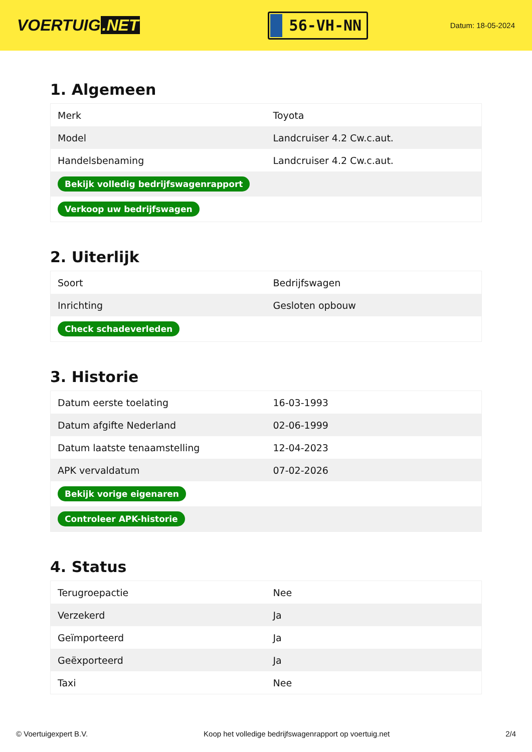VOERTUIG.NET
56-VH-NN
Datum: 18-05-2024
1. Algemeen
| Merk | Toyota |
| Model | Landcruiser 4.2 Cw.c.aut. |
| Handelsbenaming | Landcruiser 4.2 Cw.c.aut. |
| Bekijk volledig bedrijfswagenrapport | |
| Verkoop uw bedrijfswagen | |
2. Uiterlijk
| Soort | Bedrijfswagen |
| Inrichting | Gesloten opbouw |
| Check schadeverleden | |
3. Historie
| Datum eerste toelating | 16-03-1993 |
| Datum afgifte Nederland | 02-06-1999 |
| Datum laatste tenaamstelling | 12-04-2023 |
| APK vervaldatum | 07-02-2026 |
| Bekijk vorige eigenaren | |
| Controleer APK-historie | |
4. Status
| Terugroepactie | Nee |
| Verzekerd | Ja |
| Geïmporteerd | Ja |
| Geëxporteerd | Ja |
| Taxi | Nee |
© Voertuigexpert B.V. Koop het volledige bedrijfswagenrapport op voertuig.net 2/4